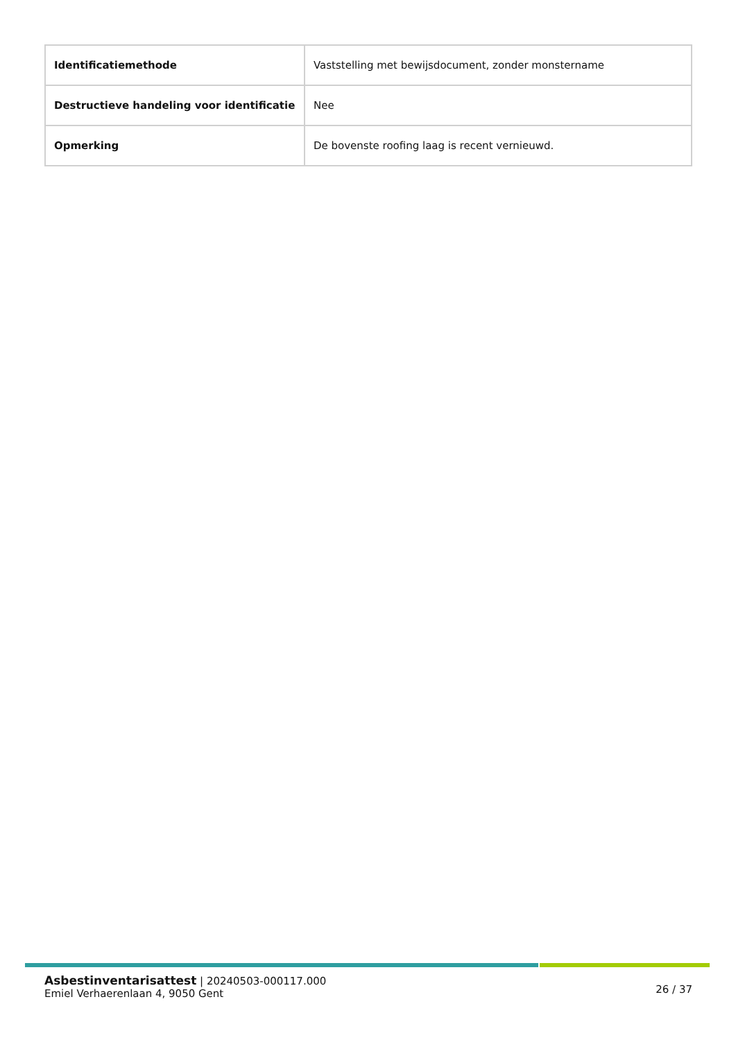| Identificatiemethode | Vaststelling met bewijsdocument, zonder monstername |
| Destructieve handeling voor identificatie | Nee |
| Opmerking | De bovenste roofing laag is recent vernieuwd. |
Asbestinventarisattest | 20240503-000117.000
Emiel Verhaerenlaan 4, 9050 Gent
26 / 37